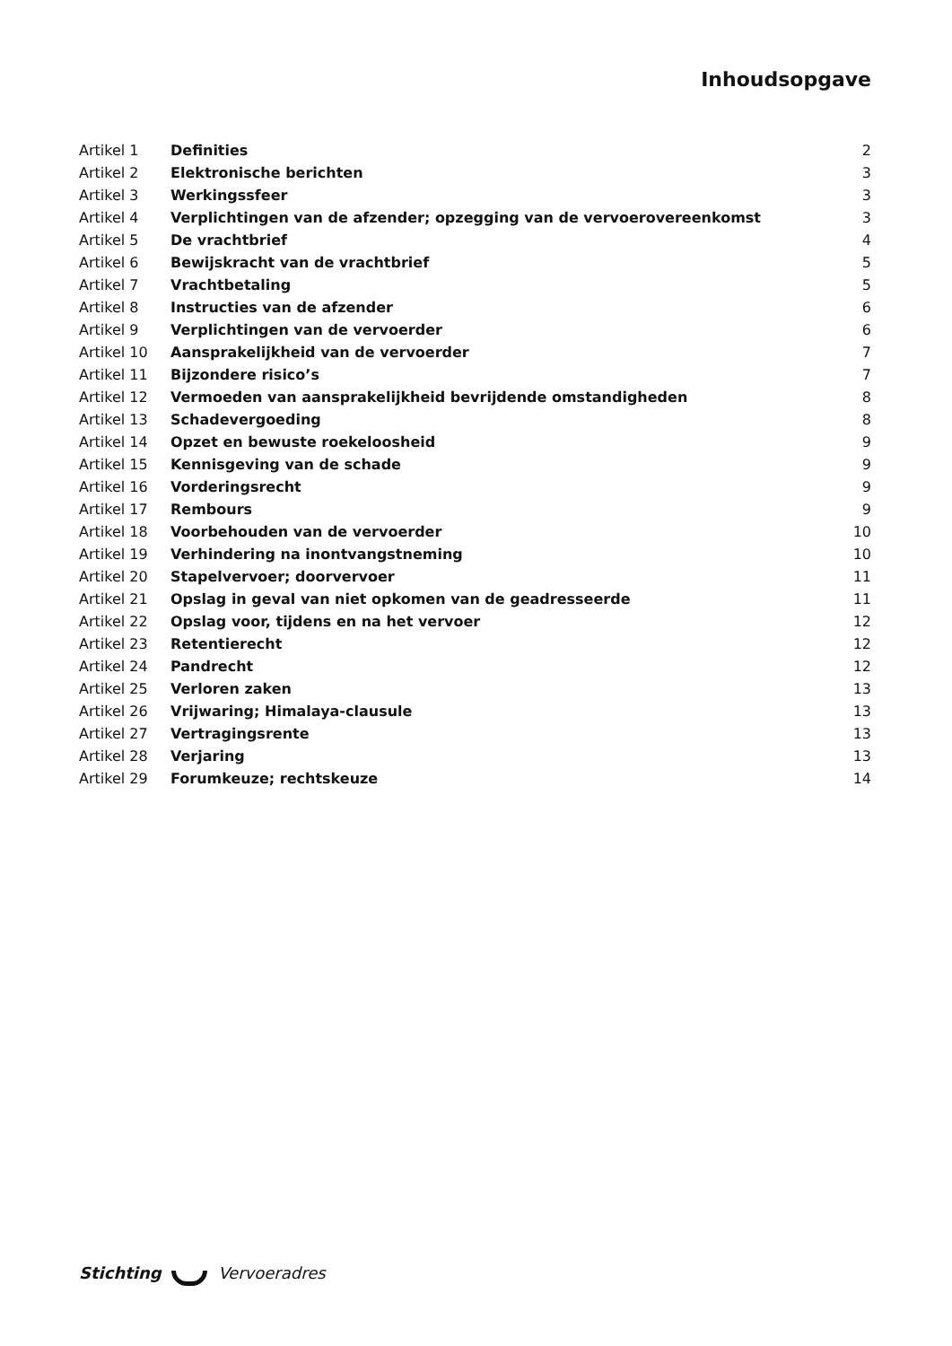Inhoudsopgave
| Artikel 1 | Definities | 2 |
| Artikel 2 | Elektronische berichten | 3 |
| Artikel 3 | Werkingssfeer | 3 |
| Artikel 4 | Verplichtingen van de afzender; opzegging van de vervoerovereenkomst | 3 |
| Artikel 5 | De vrachtbrief | 4 |
| Artikel 6 | Bewijskracht van de vrachtbrief | 5 |
| Artikel 7 | Vrachtbetaling | 5 |
| Artikel 8 | Instructies van de afzender | 6 |
| Artikel 9 | Verplichtingen van de vervoerder | 6 |
| Artikel 10 | Aansprakelijkheid van de vervoerder | 7 |
| Artikel 11 | Bijzondere risico’s | 7 |
| Artikel 12 | Vermoeden van aansprakelijkheid bevrijdende omstandigheden | 8 |
| Artikel 13 | Schadevergoeding | 8 |
| Artikel 14 | Opzet en bewuste roekeloosheid | 9 |
| Artikel 15 | Kennisgeving van de schade | 9 |
| Artikel 16 | Vorderingsrecht | 9 |
| Artikel 17 | Rembours | 9 |
| Artikel 18 | Voorbehouden van de vervoerder | 10 |
| Artikel 19 | Verhindering na inontvangstneming | 10 |
| Artikel 20 | Stapelvervoer; doorvervoer | 11 |
| Artikel 21 | Opslag in geval van niet opkomen van de geadresseerde | 11 |
| Artikel 22 | Opslag voor, tijdens en na het vervoer | 12 |
| Artikel 23 | Retentierecht | 12 |
| Artikel 24 | Pandrecht | 12 |
| Artikel 25 | Verloren zaken | 13 |
| Artikel 26 | Vrijwaring; Himalaya-clausule | 13 |
| Artikel 27 | Vertragingsrente | 13 |
| Artikel 28 | Verjaring | 13 |
| Artikel 29 | Forumkeuze; rechtskeuze | 14 |
Stichting Vervoeradres